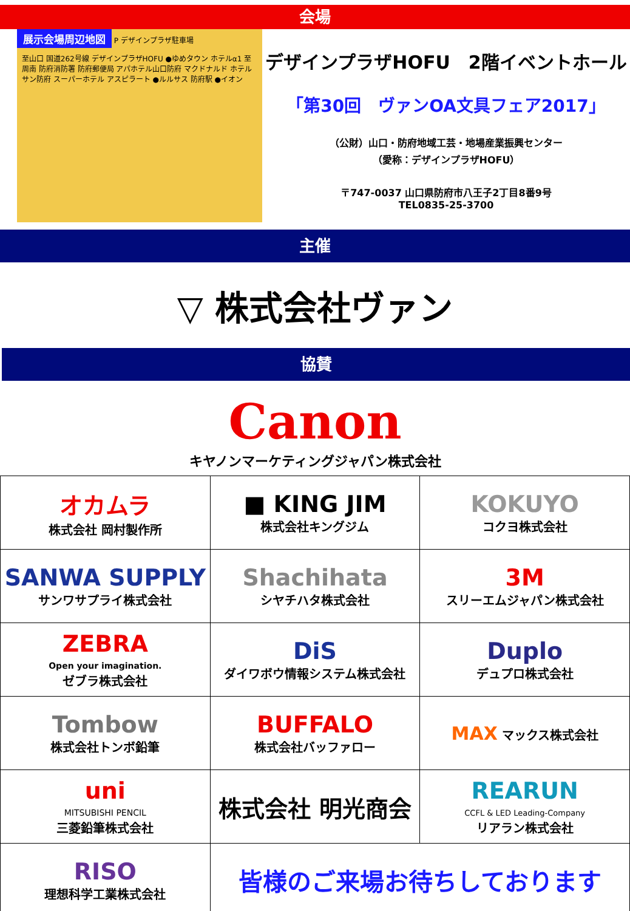会場
展示会場周辺地図 P デザインプラザ駐車場
至山口 国道262号線 デザインプラザHOFU ●ゆめタウン ホテルα1 至周南 防府消防署 防府郵便局 アパホテル山口防府 マクドナルド ホテルサン防府 スーパーホテル アスピラート ●ルルサス 防府駅 ●イオン
デザインプラザHOFU　2階イベントホール
「第30回　ヴァンOA文具フェア2017」
（公財）山口・防府地域工芸・地場産業振興センター
（愛称：デザインプラザHOFU）
〒747-0037 山口県防府市八王子2丁目8番9号
TEL0835-25-3700
主催
▽ 株式会社ヴァン
協賛
Canon
キヤノンマーケティングジャパン株式会社
| オカムラ 株式会社 岡村製作所 | ■ KING JIM 株式会社キングジム | KOKUYO コクヨ株式会社 |
| SANWA SUPPLY サンワサプライ株式会社 | Shachihata シヤチハタ株式会社 | 3M スリーエムジャパン株式会社 |
| ZEBRA Open your imagination. ゼブラ株式会社 | DiS ダイワボウ情報システム株式会社 | Duplo デュプロ株式会社 |
| Tombow 株式会社トンボ鉛筆 | BUFFALO 株式会社バッファロー | MAX マックス株式会社 |
| uni MITSUBISHI PENCIL 三菱鉛筆株式会社 | 株式会社 明光商会 | REARUN CCFL & LED Leading-Company リアラン株式会社 |
| RISO 理想科学工業株式会社 | 皆様のご来場お待ちしております | |